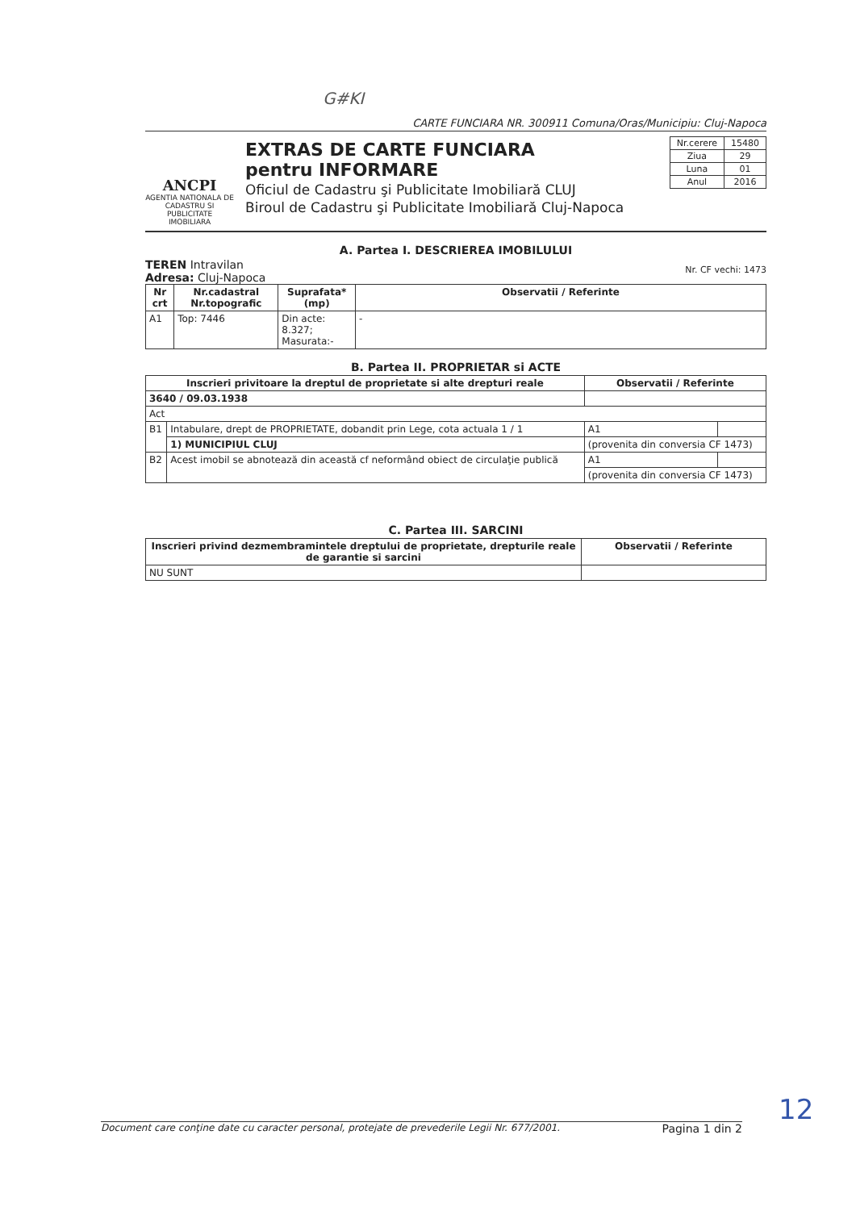G#KI
CARTE FUNCIARA NR. 300911 Comuna/Oras/Municipiu: Cluj-Napoca
ANCPI
AGENTIA NATIONALA DE CADASTRU SI PUBLICITATE IMOBILIARA
EXTRAS DE CARTE FUNCIARA
pentru INFORMARE
Oficiul de Cadastru şi Publicitate Imobiliară CLUJ
Biroul de Cadastru şi Publicitate Imobiliară Cluj-Napoca
| Nr.cerere | 15480 |
| Ziua | 29 |
| Luna | 01 |
| Anul | 2016 |
A. Partea I. DESCRIEREA IMOBILULUI
TEREN Intravilan
Adresa: Cluj-Napoca
Nr. CF vechi: 1473
| Nr crt | Nr.cadastral Nr.topografic | Suprafata* (mp) | Observatii / Referinte |
| --- | --- | --- | --- |
| A1 | Top: 7446 | Din acte: 8.327; Masurata:- | - |
B. Partea II. PROPRIETAR si ACTE
| Inscrieri privitoare la dreptul de proprietate si alte drepturi reale | | Observatii / Referinte | |
| --- | --- | --- | --- |
| 3640 / 09.03.1938 | | | |
| Act | | | |
| B1 | Intabulare, drept de PROPRIETATE, dobandit prin Lege, cota actuala 1 / 1 | A1 | |
| | 1) MUNICIPIUL CLUJ | (provenita din conversia CF 1473) | |
| B2 | Acest imobil se abnotează din această cf neformând obiect de circulaţie publică | A1 | |
| | | (provenita din conversia CF 1473) | |
C. Partea III. SARCINI
| Inscrieri privind dezmembramintele dreptului de proprietate, drepturile reale de garantie si sarcini | Observatii / Referinte |
| --- | --- |
| NU SUNT | |
Document care conţine date cu caracter personal, protejate de prevederile Legii Nr. 677/2001. Pagina 1 din 2
12